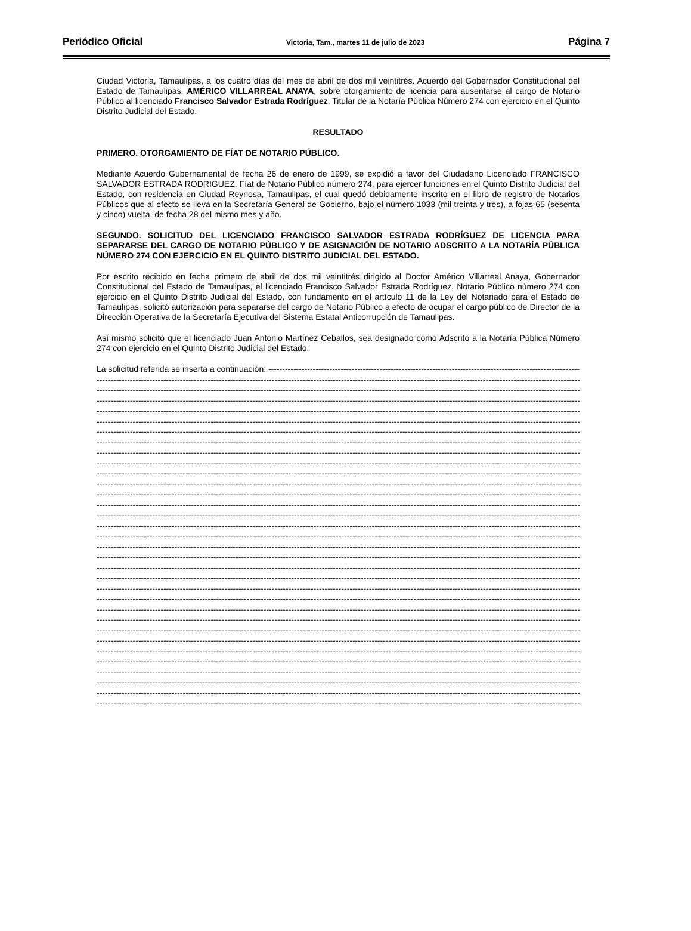Periódico Oficial Victoria, Tam., martes 11 de julio de 2023 Página 7
Ciudad Victoria, Tamaulipas, a los cuatro días del mes de abril de dos mil veintitrés. Acuerdo del Gobernador Constitucional del Estado de Tamaulipas, AMÉRICO VILLARREAL ANAYA, sobre otorgamiento de licencia para ausentarse al cargo de Notario Público al licenciado Francisco Salvador Estrada Rodríguez, Titular de la Notaría Pública Número 274 con ejercicio en el Quinto Distrito Judicial del Estado.
RESULTADO
PRIMERO. OTORGAMIENTO DE FÍAT DE NOTARIO PÚBLICO.
Mediante Acuerdo Gubernamental de fecha 26 de enero de 1999, se expidió a favor del Ciudadano Licenciado FRANCISCO SALVADOR ESTRADA RODRIGUEZ, Fíat de Notario Público número 274, para ejercer funciones en el Quinto Distrito Judicial del Estado, con residencia en Ciudad Reynosa, Tamaulipas, el cual quedó debidamente inscrito en el libro de registro de Notarios Públicos que al efecto se lleva en la Secretaría General de Gobierno, bajo el número 1033 (mil treinta y tres), a fojas 65 (sesenta y cinco) vuelta, de fecha 28 del mismo mes y año.
SEGUNDO. SOLICITUD DEL LICENCIADO FRANCISCO SALVADOR ESTRADA RODRÍGUEZ DE LICENCIA PARA SEPARARSE DEL CARGO DE NOTARIO PÚBLICO Y DE ASIGNACIÓN DE NOTARIO ADSCRITO A LA NOTARÍA PÚBLICA NÚMERO 274 CON EJERCICIO EN EL QUINTO DISTRITO JUDICIAL DEL ESTADO.
Por escrito recibido en fecha primero de abril de dos mil veintitrés dirigido al Doctor Américo Villarreal Anaya, Gobernador Constitucional del Estado de Tamaulipas, el licenciado Francisco Salvador Estrada Rodríguez, Notario Público número 274 con ejercicio en el Quinto Distrito Judicial del Estado, con fundamento en el artículo 11 de la Ley del Notariado para el Estado de Tamaulipas, solicitó autorización para separarse del cargo de Notario Público a efecto de ocupar el cargo público de Director de la Dirección Operativa de la Secretaría Ejecutiva del Sistema Estatal Anticorrupción de Tamaulipas.
Así mismo solicitó que el licenciado Juan Antonio Martínez Ceballos, sea designado como Adscrito a la Notaría Pública Número 274 con ejercicio en el Quinto Distrito Judicial del Estado.
La solicitud referida se inserta a continuación: ------------------------------------------------------------------------------------------------------------------------------------------------------------
--------------------------------------------------------------------------------------------------------------------------------------------------------------------------------
--------------------------------------------------------------------------------------------------------------------------------------------------------------------------------
--------------------------------------------------------------------------------------------------------------------------------------------------------------------------------
--------------------------------------------------------------------------------------------------------------------------------------------------------------------------------
--------------------------------------------------------------------------------------------------------------------------------------------------------------------------------
--------------------------------------------------------------------------------------------------------------------------------------------------------------------------------
--------------------------------------------------------------------------------------------------------------------------------------------------------------------------------
--------------------------------------------------------------------------------------------------------------------------------------------------------------------------------
--------------------------------------------------------------------------------------------------------------------------------------------------------------------------------
--------------------------------------------------------------------------------------------------------------------------------------------------------------------------------
--------------------------------------------------------------------------------------------------------------------------------------------------------------------------------
--------------------------------------------------------------------------------------------------------------------------------------------------------------------------------
--------------------------------------------------------------------------------------------------------------------------------------------------------------------------------
--------------------------------------------------------------------------------------------------------------------------------------------------------------------------------
--------------------------------------------------------------------------------------------------------------------------------------------------------------------------------
--------------------------------------------------------------------------------------------------------------------------------------------------------------------------------
--------------------------------------------------------------------------------------------------------------------------------------------------------------------------------
--------------------------------------------------------------------------------------------------------------------------------------------------------------------------------
--------------------------------------------------------------------------------------------------------------------------------------------------------------------------------
--------------------------------------------------------------------------------------------------------------------------------------------------------------------------------
--------------------------------------------------------------------------------------------------------------------------------------------------------------------------------
--------------------------------------------------------------------------------------------------------------------------------------------------------------------------------
--------------------------------------------------------------------------------------------------------------------------------------------------------------------------------
--------------------------------------------------------------------------------------------------------------------------------------------------------------------------------
--------------------------------------------------------------------------------------------------------------------------------------------------------------------------------
--------------------------------------------------------------------------------------------------------------------------------------------------------------------------------
--------------------------------------------------------------------------------------------------------------------------------------------------------------------------------
--------------------------------------------------------------------------------------------------------------------------------------------------------------------------------
--------------------------------------------------------------------------------------------------------------------------------------------------------------------------------
--------------------------------------------------------------------------------------------------------------------------------------------------------------------------------
--------------------------------------------------------------------------------------------------------------------------------------------------------------------------------
--------------------------------------------------------------------------------------------------------------------------------------------------------------------------------